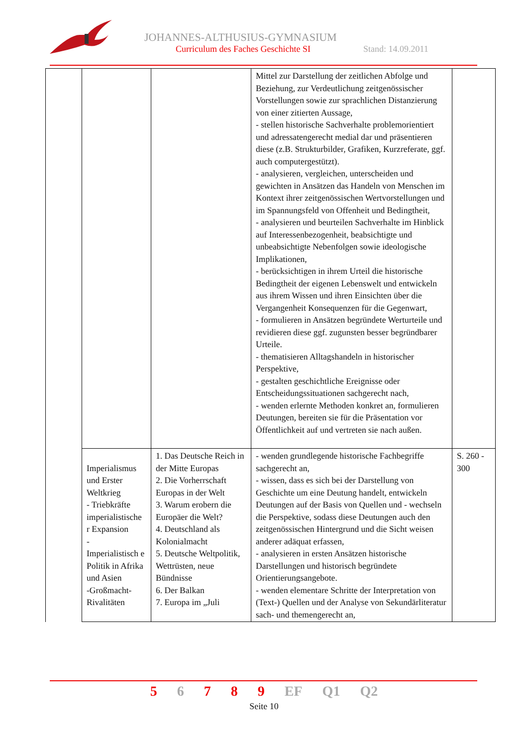JOHANNES-ALTHUSIUS-GYMNASIUM
Curriculum des Faches Geschichte SI
Stand: 14.09.2011
| | | | Mittel zur Darstellung der zeitlichen Abfolge und Beziehung, zur Verdeutlichung zeitgenössischer Vorstellungen sowie zur sprachlichen Distanzierung von einer zitierten Aussage, - stellen historische Sachverhalte problemorientiert und adressatengerecht medial dar und präsentieren diese (z.B. Strukturbilder, Grafiken, Kurzreferate, ggf. auch computergestützt). - analysieren, vergleichen, unterscheiden und gewichten in Ansätzen das Handeln von Menschen im Kontext ihrer zeitgenössischen Wertvorstellungen und im Spannungsfeld von Offenheit und Bedingtheit, - analysieren und beurteilen Sachverhalte im Hinblick auf Interessenbezogenheit, beabsichtigte und unbeabsichtigte Nebenfolgen sowie ideologische Implikationen, - berücksichtigen in ihrem Urteil die historische Bedingtheit der eigenen Lebenswelt und entwickeln aus ihrem Wissen und ihren Einsichten über die Vergangenheit Konsequenzen für die Gegenwart, - formulieren in Ansätzen begründete Werturteile und revidieren diese ggf. zugunsten besser begründbarer Urteile. - thematisieren Alltagshandeln in historischer Perspektive, - gestalten geschichtliche Ereignisse oder Entscheidungssituationen sachgerecht nach, - wenden erlernte Methoden konkret an, formulieren Deutungen, bereiten sie für die Präsentation vor Öffentlichkeit auf und vertreten sie nach außen. | |
| | Imperialismus und Erster Weltkrieg - Triebkräfte imperialistische r Expansion - Imperialistisch e Politik in Afrika und Asien -Großmacht-Rivalitäten | 1. Das Deutsche Reich in der Mitte Europas 2. Die Vorherrschaft Europas in der Welt 3. Warum erobern die Europäer die Welt? 4. Deutschland als Kolonialmacht 5. Deutsche Weltpolitik, Wettrüsten, neue Bündnisse 6. Der Balkan 7. Europa im „Juli | - wenden grundlegende historische Fachbegriffe sachgerecht an, - wissen, dass es sich bei der Darstellung von Geschichte um eine Deutung handelt, entwickeln Deutungen auf der Basis von Quellen und - wechseln die Perspektive, sodass diese Deutungen auch den zeitgenössischen Hintergrund und die Sicht weisen anderer adäquat erfassen, - analysieren in ersten Ansätzen historische Darstellungen und historisch begründete Orientierungsangebote. - wenden elementare Schritte der Interpretation von (Text-) Quellen und der Analyse von Sekundärliteratur sach- und themengerecht an, | S. 260 - 300 |
5 6 7 8 9 EF Q1 Q2
Seite 10